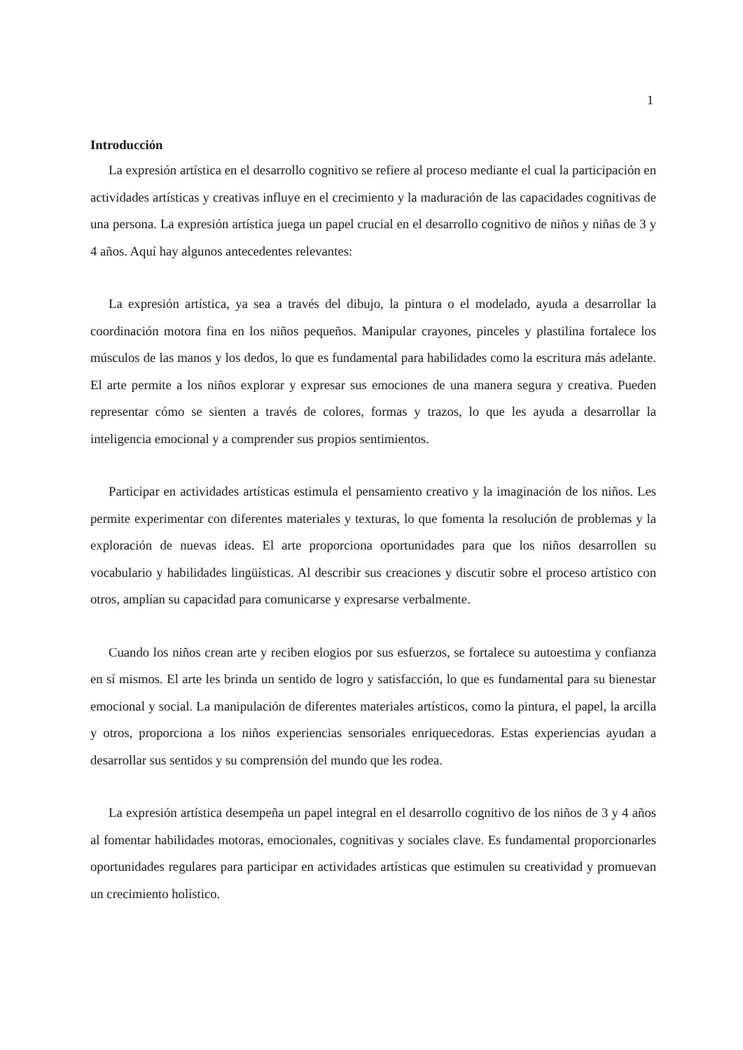1
Introducción
La expresión artística en el desarrollo cognitivo se refiere al proceso mediante el cual la participación en actividades artísticas y creativas influye en el crecimiento y la maduración de las capacidades cognitivas de una persona. La expresión artística juega un papel crucial en el desarrollo cognitivo de niños y niñas de 3 y 4 años. Aquí hay algunos antecedentes relevantes:
La expresión artística, ya sea a través del dibujo, la pintura o el modelado, ayuda a desarrollar la coordinación motora fina en los niños pequeños. Manipular crayones, pinceles y plastilina fortalece los músculos de las manos y los dedos, lo que es fundamental para habilidades como la escritura más adelante. El arte permite a los niños explorar y expresar sus emociones de una manera segura y creativa. Pueden representar cómo se sienten a través de colores, formas y trazos, lo que les ayuda a desarrollar la inteligencia emocional y a comprender sus propios sentimientos.
Participar en actividades artísticas estimula el pensamiento creativo y la imaginación de los niños. Les permite experimentar con diferentes materiales y texturas, lo que fomenta la resolución de problemas y la exploración de nuevas ideas. El arte proporciona oportunidades para que los niños desarrollen su vocabulario y habilidades lingüísticas. Al describir sus creaciones y discutir sobre el proceso artístico con otros, amplían su capacidad para comunicarse y expresarse verbalmente.
Cuando los niños crean arte y reciben elogios por sus esfuerzos, se fortalece su autoestima y confianza en sí mismos. El arte les brinda un sentido de logro y satisfacción, lo que es fundamental para su bienestar emocional y social. La manipulación de diferentes materiales artísticos, como la pintura, el papel, la arcilla y otros, proporciona a los niños experiencias sensoriales enriquecedoras. Estas experiencias ayudan a desarrollar sus sentidos y su comprensión del mundo que les rodea.
La expresión artística desempeña un papel integral en el desarrollo cognitivo de los niños de 3 y 4 años al fomentar habilidades motoras, emocionales, cognitivas y sociales clave. Es fundamental proporcionarles oportunidades regulares para participar en actividades artísticas que estimulen su creatividad y promuevan un crecimiento holístico.